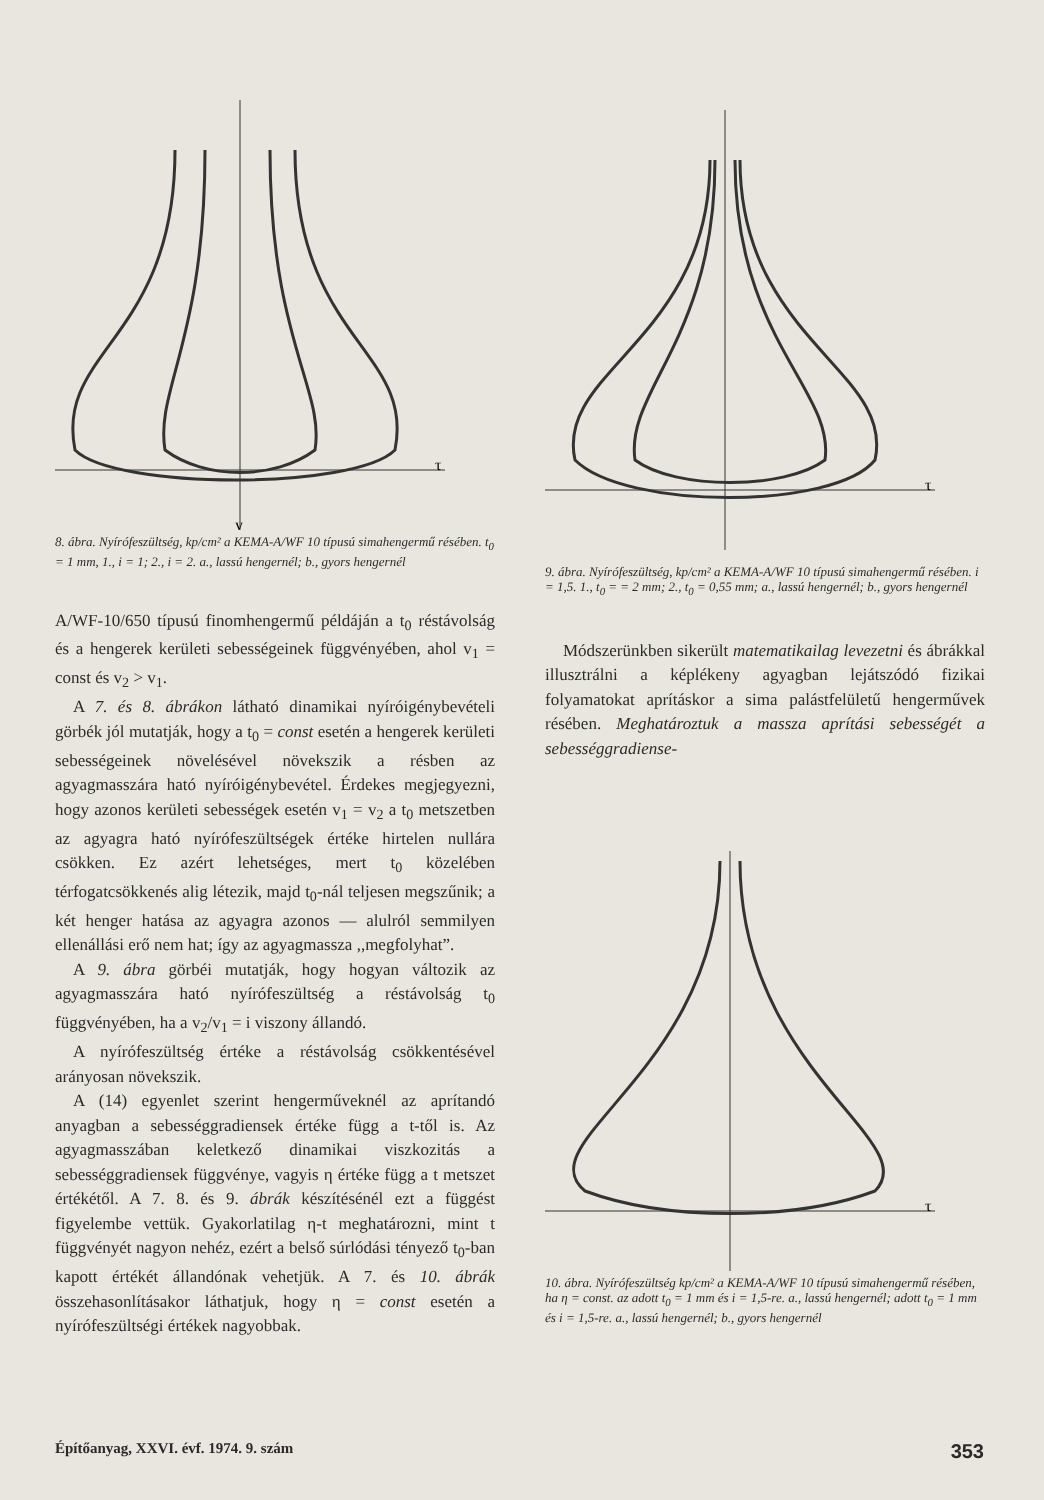τ
y
8. ábra. Nyírófeszültség, kp/cm² a KEMA-A/WF 10 típusú simahengermű résében. t<sub>0</sub> = 1 mm, 1., i = 1; 2., i = 2. a., lassú hengernél; b., gyors hengernél
A/WF-10/650 típusú finomhengermű példáján a t<sub>0</sub> réstávolság és a hengerek kerületi sebességeinek függvényében, ahol v<sub>1</sub> = const és v<sub>2</sub> > v<sub>1</sub>.
A 7. és 8. ábrákon látható dinamikai nyíróigénybevételi görbék jól mutatják, hogy a t<sub>0</sub> = const esetén a hengerek kerületi sebességeinek növelésével növekszik a résben az agyagmasszára ható nyíróigénybevétel. Érdekes megjegyezni, hogy azonos kerületi sebességek esetén v<sub>1</sub> = v<sub>2</sub> a t<sub>0</sub> metszetben az agyagra ható nyírófeszültségek értéke hirtelen nullára csökken. Ez azért lehetséges, mert t<sub>0</sub> közelében térfogatcsökkenés alig létezik, majd t<sub>0</sub>-nál teljesen megszűnik; a két henger hatása az agyagra azonos — alulról semmilyen ellenállási erő nem hat; így az agyagmassza ,,megfolyhat”.
A 9. ábra görbéi mutatják, hogy hogyan változik az agyagmasszára ható nyírófeszültség a réstávolság t<sub>0</sub> függvényében, ha a v<sub>2</sub>/v<sub>1</sub> = i viszony állandó.
A nyírófeszültség értéke a réstávolság csökkentésével arányosan növekszik.
A (14) egyenlet szerint hengerműveknél az aprítandó anyagban a sebességgradiensek értéke függ a t-től is. Az agyagmasszában keletkező dinamikai viszkozitás a sebességgradiensek függvénye, vagyis η értéke függ a t metszet értékétől. A 7. 8. és 9. ábrák készítésénél ezt a függést figyelembe vettük. Gyakorlatilag η-t meghatározni, mint t függvényét nagyon nehéz, ezért a belső súrlódási tényező t<sub>0</sub>-ban kapott értékét állandónak vehetjük. A 7. és 10. ábrák összehasonlításakor láthatjuk, hogy η = const esetén a nyírófeszültségi értékek nagyobbak.
τ
9. ábra. Nyírófeszültség, kp/cm² a KEMA-A/WF 10 típusú simahengermű résében. i = 1,5. 1., t<sub>0</sub> = = 2 mm; 2., t<sub>0</sub> = 0,55 mm; a., lassú hengernél; b., gyors hengernél
Módszerünkben sikerült matematikailag levezetni és ábrákkal illusztrálni a képlékeny agyagban lejátszódó fizikai folyamatokat aprításkor a sima palástfelületű hengerművek résében. Meghatároztuk a massza aprítási sebességét a sebességgradiense-
τ
10. ábra. Nyírófeszültség kp/cm² a KEMA-A/WF 10 típusú simahengermű résében, ha η = const. az adott t<sub>0</sub> = 1 mm és i = 1,5-re. a., lassú hengernél; adott t<sub>0</sub> = 1 mm és i = 1,5-re. a., lassú hengernél; b., gyors hengernél
Építőanyag, XXVI. évf. 1974. 9. szám 353